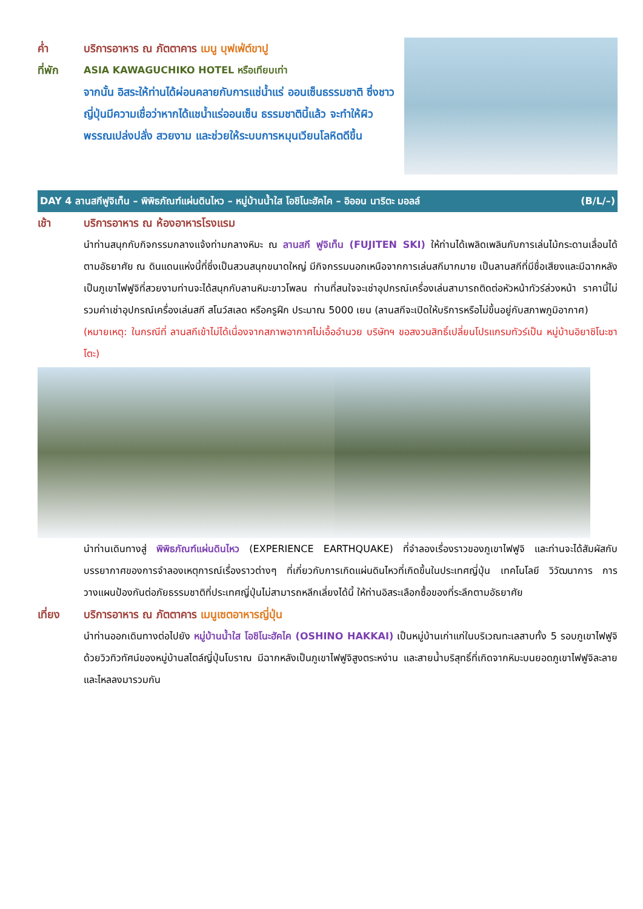ค่ำ บริการอาหาร ณ ภัตตาคาร เมนู บุฟเฟ่ต์ขาปู
ที่พัก ASIA KAWAGUCHIKO HOTEL หรือเทียบเท่า
จากนั้น อิสระให้ท่านได้ผ่อนคลายกับการแช่น้ำแร่ ออนเซ็นธรรมชาติ ซึ่งชาวญี่ปุ่นมีความเชื่อว่าหากได้แชน้ำแร่ออนเซ็น ธรรมชาตินี้แล้ว จะทำให้ผิวพรรณเปล่งปลั่ง สวยงาม และช่วยให้ระบบการหมุนเวียนโลหิตดีขึ้น
DAY 4 ลานสกีฟูจิเท็น – พิพิธภัณฑ์แผ่นดินไหว – หมู่บ้านน้ำใส โอชิโนะฮัคไค – อิออน นาริตะ มอลล์ (B/L/–)
เช้า บริการอาหาร ณ ห้องอาหารโรงแรม
นำท่านสนุกกับกิจกรรมกลางแจ้งท่ามกลางหิมะ ณ ลานสกี ฟูจิเท็น (FUJITEN SKI) ให้ท่านได้เพลิดเพลินกับการเล่นไม้กระดานเลื่อนได้ตามอัธยาศัย ณ ดินแดนแห่งนี้ที่ซึ่งเป็นสวนสนุกขนาดใหญ่ มีกิจกรรมนอกเหนือจากการเล่นสกีมากมาย เป็นลานสกีที่มีชื่อเสียงและมีฉากหลังเป็นภูเขาไฟฟูจิที่สวยงามท่านจะได้สนุกกับลานหิมะขาวโพลน ท่านที่สนใจจะเช่าอุปกรณ์เครื่องเล่นสามารถติดต่อหัวหน้าทัวร์ล่วงหน้า ราคานี้ไม่รวมค่าเช่าอุปกรณ์เครื่องเล่นสกี สโนว์สเลด หรือครูฝึก ประมาณ 5000 เยน (ลานสกีจะเปิดให้บริการหรือไม่ขึ้นอยู่กับสภาพภูมิอากาศ)
(หมายเหตุ: ในกรณีที่ ลานสกีเข้าไม่ได้เนื่องจากสภาพอากาศไม่เอื้ออำนวย บริษัทฯ ขอสงวนสิทธิ์เปลี่ยนโปรแกรมทัวร์เป็น หมู่บ้านอิยาชิโนะซาโตะ)
นำท่านเดินทางสู่ พิพิธภัณฑ์แผ่นดินไหว (EXPERIENCE EARTHQUAKE) ที่จำลองเรื่องราวของภูเขาไฟฟูจิ และท่านจะได้สัมผัสกับบรรยากาศของการจำลองเหตุการณ์เรื่องราวต่างๆ ที่เกี่ยวกับการเกิดแผ่นดินไหวที่เกิดขึ้นในประเทศญี่ปุ่น เทคโนโลยี วิวัฒนาการ การวางแผนป้องกันต่อภัยธรรมชาติที่ประเทศญี่ปุ่นไม่สามารถหลีกเลี่ยงได้นี้ ให้ท่านอิสระเลือกซื้อของที่ระลึกตามอัธยาศัย
เที่ยง บริการอาหาร ณ ภัตตาคาร เมนูเซตอาหารญี่ปุ่น
นำท่านออกเดินทางต่อไปยัง หมู่บ้านน้ำใส โอชิโนะฮัคไค (OSHINO HAKKAI) เป็นหมู่บ้านเก่าแก่ในบริเวณทะเลสาบทั้ง 5 รอบภูเขาไฟฟูจิ ด้วยวิวทิวทัศน์ของหมู่บ้านสไตล์ญี่ปุ่นโบราณ มีฉากหลังเป็นภูเขาไฟฟูจิสูงตระหง่าน และสายน้ำบริสุทธิ์ที่เกิดจากหิมะบนยอดภูเขาไฟฟูจิละลายและไหลลงมารวมกัน